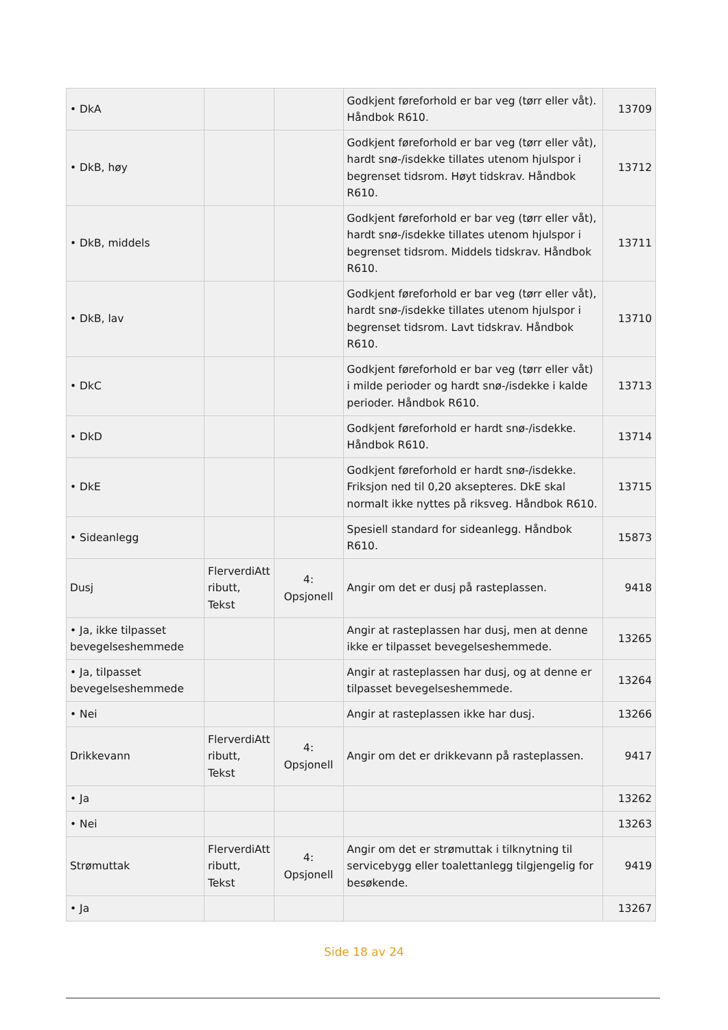| • DkA | | | Godkjent føreforhold er bar veg (tørr eller våt). Håndbok R610. | 13709 |
| • DkB, høy | | | Godkjent føreforhold er bar veg (tørr eller våt), hardt snø-/isdekke tillates utenom hjulspor i begrenset tidsrom. Høyt tidskrav. Håndbok R610. | 13712 |
| • DkB, middels | | | Godkjent føreforhold er bar veg (tørr eller våt), hardt snø-/isdekke tillates utenom hjulspor i begrenset tidsrom. Middels tidskrav. Håndbok R610. | 13711 |
| • DkB, lav | | | Godkjent føreforhold er bar veg (tørr eller våt), hardt snø-/isdekke tillates utenom hjulspor i begrenset tidsrom. Lavt tidskrav. Håndbok R610. | 13710 |
| • DkC | | | Godkjent føreforhold er bar veg (tørr eller våt) i milde perioder og hardt snø-/isdekke i kalde perioder. Håndbok R610. | 13713 |
| • DkD | | | Godkjent føreforhold er hardt snø-/isdekke. Håndbok R610. | 13714 |
| • DkE | | | Godkjent føreforhold er hardt snø-/isdekke. Friksjon ned til 0,20 aksepteres. DkE skal normalt ikke nyttes på riksveg. Håndbok R610. | 13715 |
| • Sideanlegg | | | Spesiell standard for sideanlegg. Håndbok R610. | 15873 |
| Dusj | FlerverdiAtt ributt, Tekst | 4: Opsjonell | Angir om det er dusj på rasteplassen. | 9418 |
| • Ja, ikke tilpasset bevegelseshemmede | | | Angir at rasteplassen har dusj, men at denne ikke er tilpasset bevegelseshemmede. | 13265 |
| • Ja, tilpasset bevegelseshemmede | | | Angir at rasteplassen har dusj, og at denne er tilpasset bevegelseshemmede. | 13264 |
| • Nei | | | Angir at rasteplassen ikke har dusj. | 13266 |
| Drikkevann | FlerverdiAtt ributt, Tekst | 4: Opsjonell | Angir om det er drikkevann på rasteplassen. | 9417 |
| • Ja | | | | 13262 |
| • Nei | | | | 13263 |
| Strømuttak | FlerverdiAtt ributt, Tekst | 4: Opsjonell | Angir om det er strømuttak i tilknytning til servicebygg eller toalettanlegg tilgjengelig for besøkende. | 9419 |
| • Ja | | | | 13267 |
Side 18 av 24